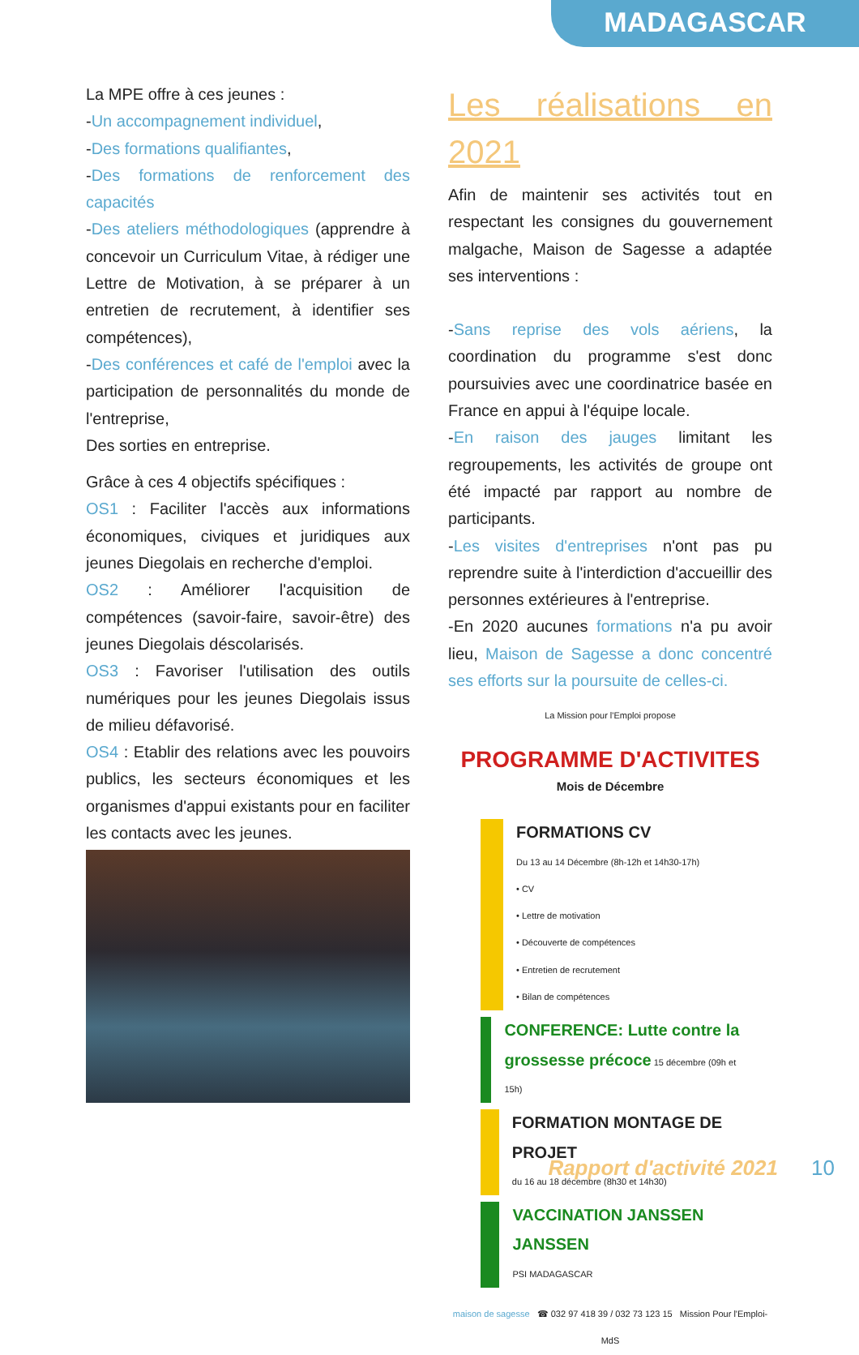MADAGASCAR
La MPE offre à ces jeunes :
-Un accompagnement individuel,
-Des formations qualifiantes,
-Des formations de renforcement des capacités
-Des ateliers méthodologiques (apprendre à concevoir un Curriculum Vitae, à rédiger une Lettre de Motivation, à se préparer à un entretien de recrutement, à identifier ses compétences),
-Des conférences et café de l'emploi avec la participation de personnalités du monde de l'entreprise,
Des sorties en entreprise.
Grâce à ces 4 objectifs spécifiques :
OS1 : Faciliter l'accès aux informations économiques, civiques et juridiques aux jeunes Diegolais en recherche d'emploi.
OS2 : Améliorer l'acquisition de compétences (savoir-faire, savoir-être) des jeunes Diegolais déscolarisés.
OS3 : Favoriser l'utilisation des outils numériques pour les jeunes Diegolais issus de milieu défavorisé.
OS4 : Etablir des relations avec les pouvoirs publics, les secteurs économiques et les organismes d'appui existants pour en faciliter les contacts avec les jeunes.
Les réalisations en 2021
Afin de maintenir ses activités tout en respectant les consignes du gouvernement malgache, Maison de Sagesse a adaptée ses interventions :
-Sans reprise des vols aériens, la coordination du programme s'est donc poursuivies avec une coordinatrice basée en France en appui à l'équipe locale.
-En raison des jauges limitant les regroupements, les activités de groupe ont été impacté par rapport au nombre de participants.
-Les visites d'entreprises n'ont pas pu reprendre suite à l'interdiction d'accueillir des personnes extérieures à l'entreprise.
-En 2020 aucunes formations n'a pu avoir lieu, Maison de Sagesse a donc concentré ses efforts sur la poursuite de celles-ci.
La Mission pour l'Emploi propose
PROGRAMME D'ACTIVITES
Mois de Décembre
FORMATIONS CV
Du 13 au 14 Décembre (8h-12h et 14h30-17h)
• CV
• Lettre de motivation
• Découverte de compétences
• Entretien de recrutement
• Bilan de compétences
CONFERENCE: Lutte contre la grossesse précoce 15 décembre (09h et 15h)
FORMATION MONTAGE DE PROJET
du 16 au 18 décembre (8h30 et 14h30)
VACCINATION JANSSEN JANSSEN
PSI MADAGASCAR
maison de sagesse ☎ 032 97 418 39 / 032 73 123 15 Mission Pour l'Emploi-MdS
Rapport d'activité 2021 10